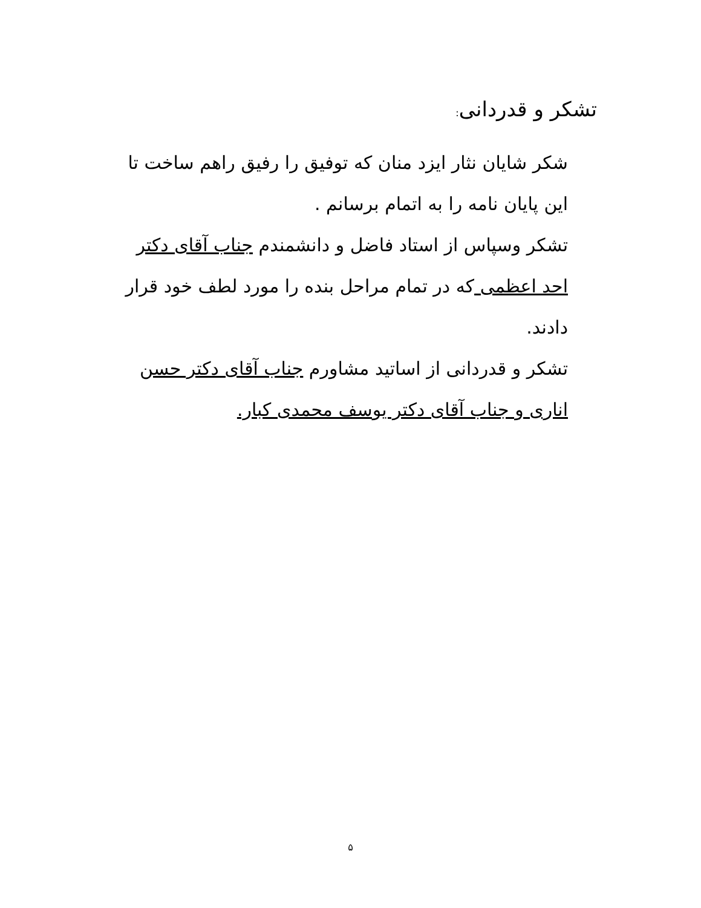تشکر و قدردانی:
شکر شایان نثار ایزد منان که توفیق را رفیق راهم ساخت تا این پایان نامه را به اتمام برسانم .
تشکر وسپاس از استاد فاضل و دانشمندم جناب آقای دکتر احد اعظمی که در تمام مراحل بنده را مورد لطف خود قرار دادند.
تشکر و قدردانی از اساتید مشاورم جناب آقای دکتر حسن اناری و جناب آقای دکتر یوسف محمدی کبار.
۵